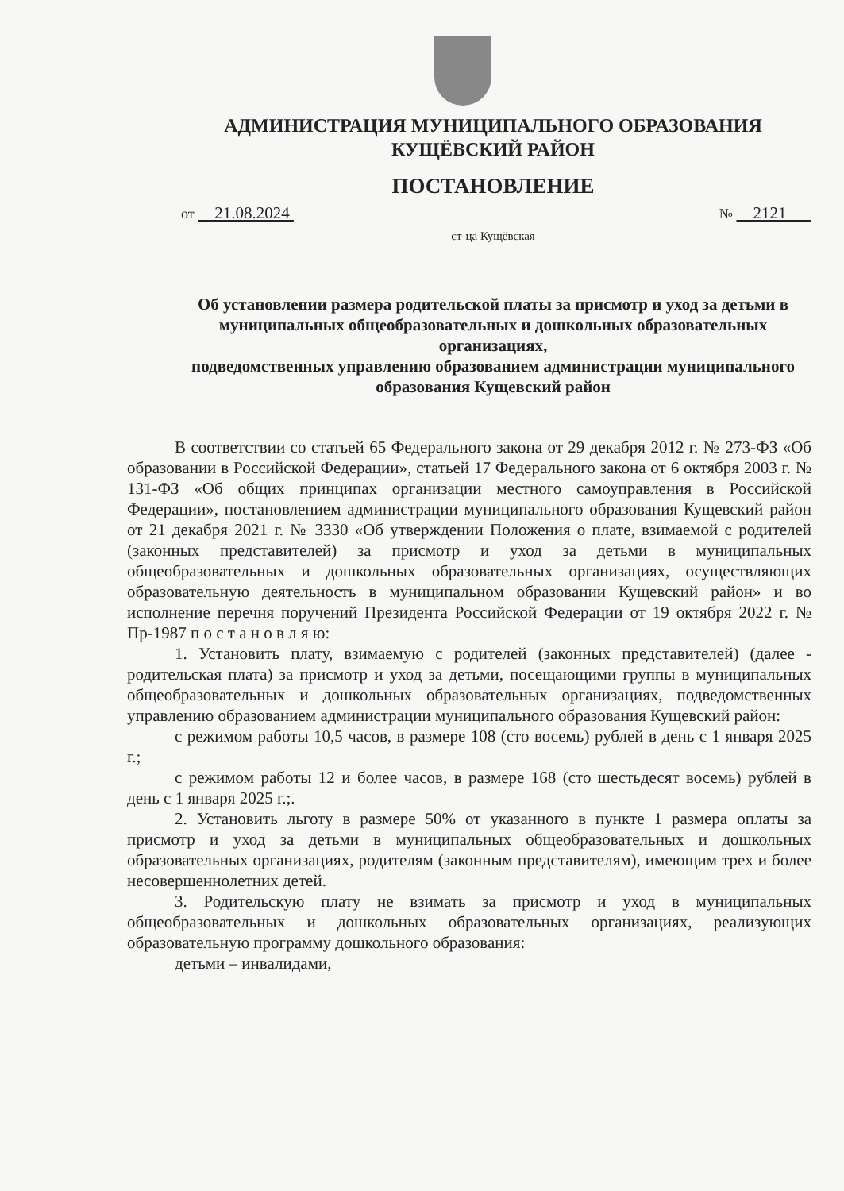АДМИНИСТРАЦИЯ МУНИЦИПАЛЬНОГО ОБРАЗОВАНИЯ
КУЩЁВСКИЙ РАЙОН
ПОСТАНОВЛЕНИЕ
от 21.08.2024 № 2121
ст-ца Кущёвская
Об установлении размера родительской платы за присмотр и уход за детьми в муниципальных общеобразовательных и дошкольных образовательных организациях,
подведомственных управлению образованием администрации муниципального образования Кущевский район
В соответствии со статьей 65 Федерального закона от 29 декабря 2012 г. № 273-ФЗ «Об образовании в Российской Федерации», статьей 17 Федерального закона от 6 октября 2003 г. № 131-ФЗ «Об общих принципах организации местного самоуправления в Российской Федерации», постановлением администрации муниципального образования Кущевский район от 21 декабря 2021 г. № 3330 «Об утверждении Положения о плате, взимаемой с родителей (законных представителей) за присмотр и уход за детьми в муниципальных общеобразовательных и дошкольных образовательных организациях, осуществляющих образовательную деятельность в муниципальном образовании Кущевский район» и во исполнение перечня поручений Президента Российской Федерации от 19 октября 2022 г. № Пр-1987 п о с т а н о в л я ю:
1. Установить плату, взимаемую с родителей (законных представителей) (далее - родительская плата) за присмотр и уход за детьми, посещающими группы в муниципальных общеобразовательных и дошкольных образовательных организациях, подведомственных управлению образованием администрации муниципального образования Кущевский район:
с режимом работы 10,5 часов, в размере 108 (сто восемь) рублей в день с 1 января 2025 г.;
с режимом работы 12 и более часов, в размере 168 (сто шестьдесят восемь) рублей в день с 1 января 2025 г.;.
2. Установить льготу в размере 50% от указанного в пункте 1 размера оплаты за присмотр и уход за детьми в муниципальных общеобразовательных и дошкольных образовательных организациях, родителям (законным представителям), имеющим трех и более несовершеннолетних детей.
3. Родительскую плату не взимать за присмотр и уход в муниципальных общеобразовательных и дошкольных образовательных организациях, реализующих образовательную программу дошкольного образования:
детьми – инвалидами,